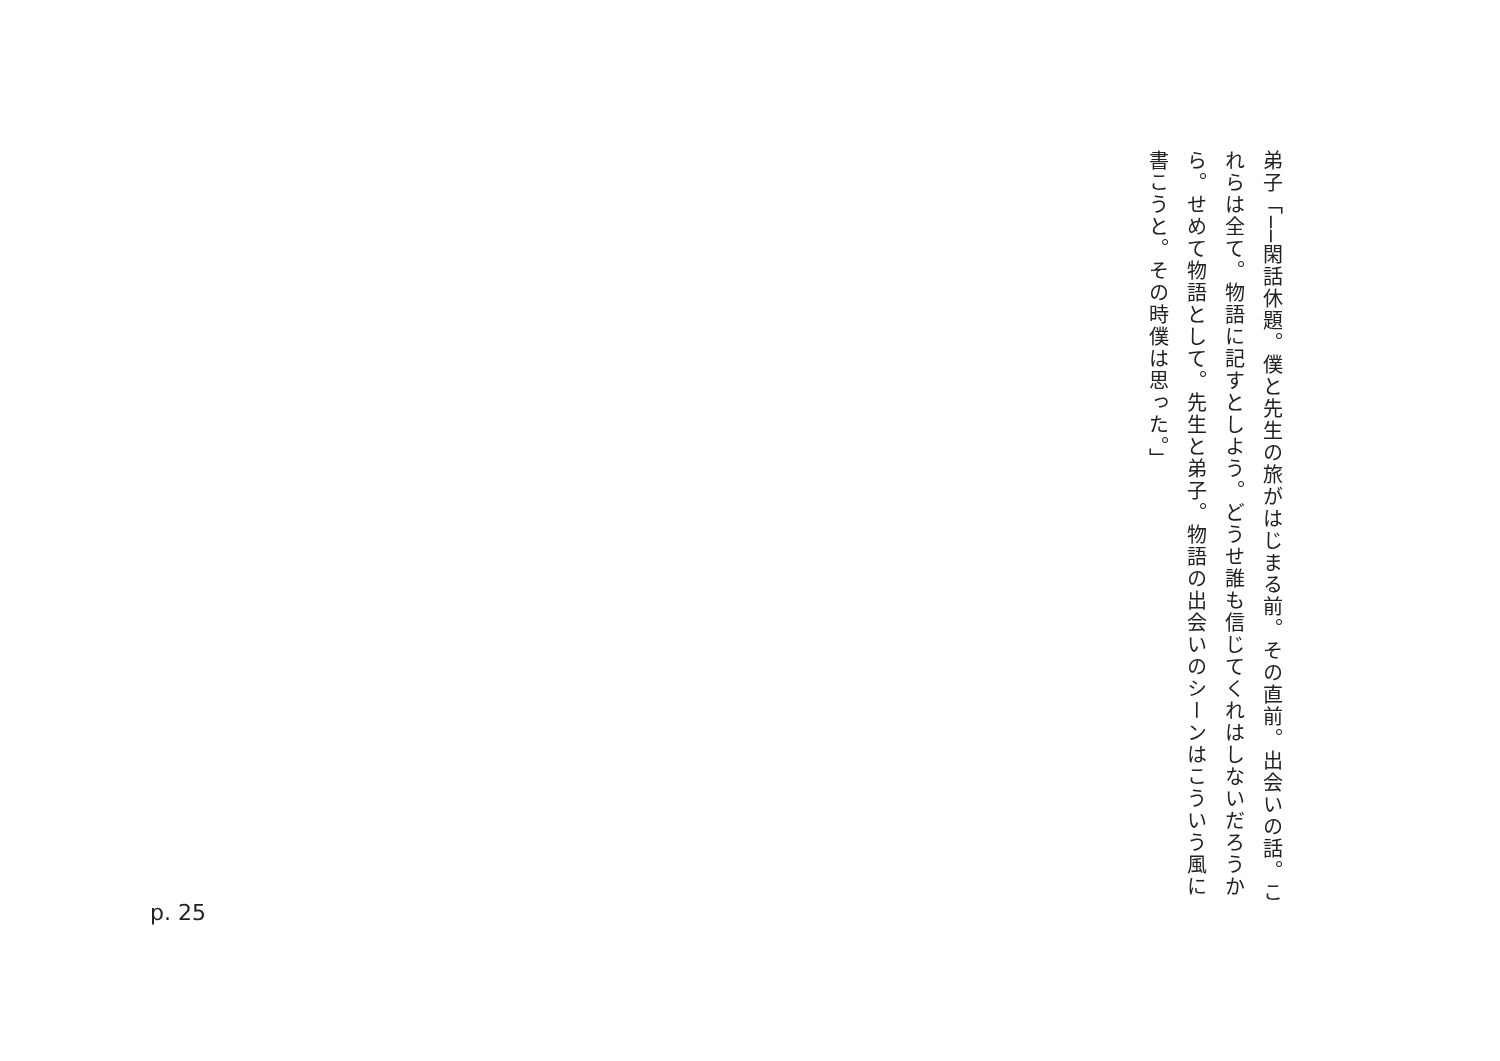弟子「──閑話休題。僕と先生の旅がはじまる前。その直前。出会いの話。これらは全て。物語に記すとしよう。どうせ誰も信じてくれはしないだろうから。せめて物語として。先生と弟子。物語の出会いのシーンはこういう風に書こうと。その時僕は思った。」
p. 25